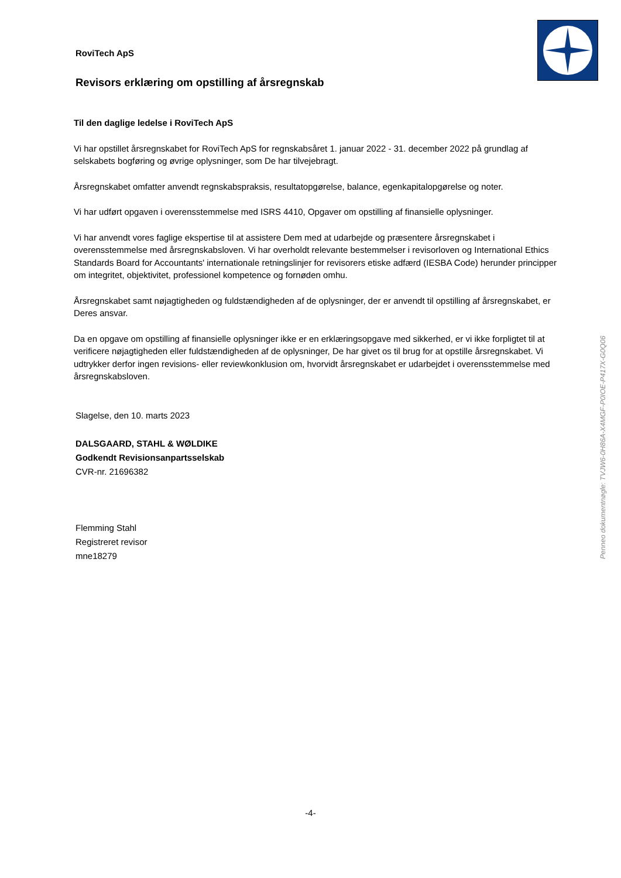RoviTech ApS
Revisors erklæring om opstilling af årsregnskab
Til den daglige ledelse i RoviTech ApS
Vi har opstillet årsregnskabet for RoviTech ApS for regnskabsåret 1. januar 2022 - 31. december 2022 på grundlag af selskabets bogføring og øvrige oplysninger, som De har tilvejebragt.
Årsregnskabet omfatter anvendt regnskabspraksis, resultatopgørelse, balance, egenkapitalopgørelse og noter.
Vi har udført opgaven i overensstemmelse med ISRS 4410, Opgaver om opstilling af finansielle oplysninger.
Vi har anvendt vores faglige ekspertise til at assistere Dem med at udarbejde og præsentere årsregnskabet i overensstemmelse med årsregnskabsloven. Vi har overholdt relevante bestemmelser i revisorloven og International Ethics Standards Board for Accountants' internationale retningslinjer for revisorers etiske adfærd (IESBA Code) herunder principper om integritet, objektivitet, professionel kompetence og fornøden omhu.
Årsregnskabet samt nøjagtigheden og fuldstændigheden af de oplysninger, der er anvendt til opstilling af årsregnskabet, er Deres ansvar.
Da en opgave om opstilling af finansielle oplysninger ikke er en erklæringsopgave med sikkerhed, er vi ikke forpligtet til at verificere nøjagtigheden eller fuldstændigheden af de oplysninger, De har givet os til brug for at opstille årsregnskabet. Vi udtrykker derfor ingen revisions- eller reviewkonklusion om, hvorvidt årsregnskabet er udarbejdet i overensstemmelse med årsregnskabsloven.
Slagelse, den 10. marts 2023
DALSGAARD, STAHL & WØLDIKE
Godkendt Revisionsanpartsselskab
CVR-nr. 21696382
Flemming Stahl
Registreret revisor
mne18279
Penneo dokumentnøgle: TVJW6-0H86A-X4MGF-P0IOE-P417X-G0Q06
-4-